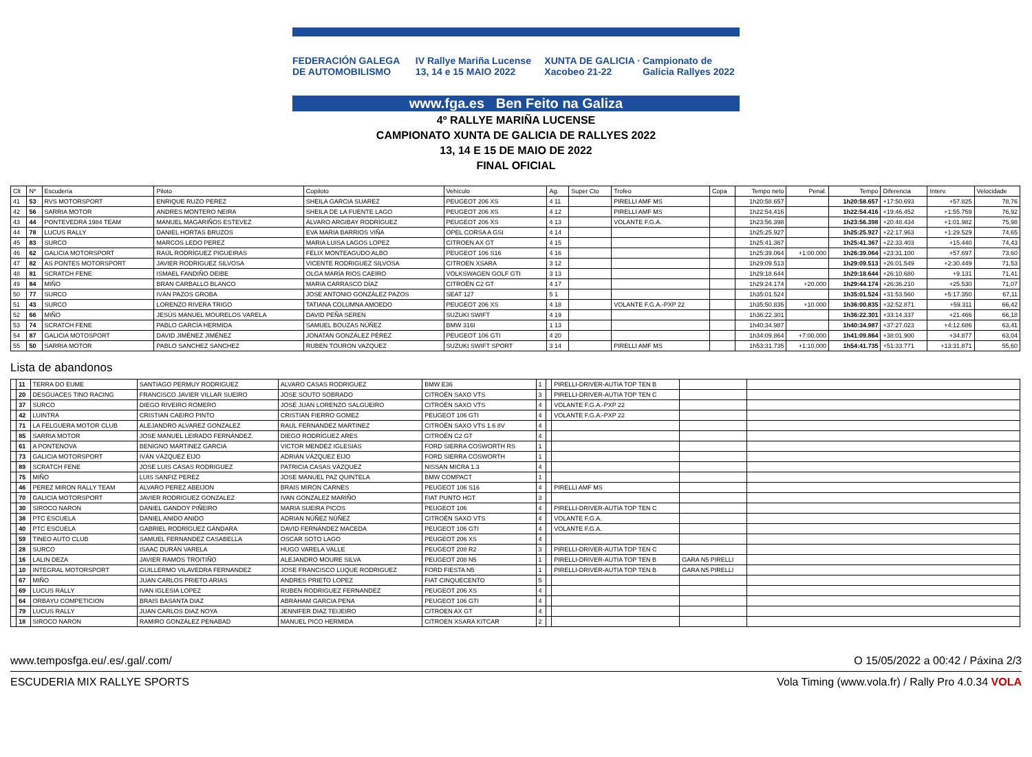FEDERACIÓN GALEGA DE AUTOMOBILISMO IV Rallye Mariña Lucense 13, 14 e 15 MAIO 2022 XUNTA DE GALICIA · Xacobeo 21-22 Campionato de Galicia Rallyes 2022
www.fga.es Ben Feito na Galiza
4º RALLYE MARIÑA LUCENSE
CAMPIONATO XUNTA DE GALICIA DE RALLYES 2022
13, 14 E 15 DE MAIO DE 2022
FINAL OFICIAL
| Clt | Nº | Escudería | Piloto | Copiloto | Vehículo | Ag. | Super Cto | Trofeo | Copa | Tempo neto | Penal. | Tempo | Diferencia | Interv. | Velocidade |
| --- | --- | --- | --- | --- | --- | --- | --- | --- | --- | --- | --- | --- | --- | --- | --- |
| 41 | 53 | RVS MOTORSPORT | ENRIQUE RUZO PEREZ | SHEILA GARCIA SUAREZ | PEUGEOT 206 XS | 4 11 | | PIRELLI AMF MS | | 1h20:58.657 | | 1h20:58.657 | +17:50.693 | +57.825 | 78,76 |
| 42 | 56 | SARRIA MOTOR | ANDRES MONTERO NEIRA | SHEILA DE LA FUENTE LAGO | PEUGEOT 206 XS | 4 12 | | PIRELLI AMF MS | | 1h22:54.416 | | 1h22:54.416 | +19:46.452 | +1:55.759 | 76,92 |
| 43 | 44 | PONTEVEDRA 1984 TEAM | MANUEL MAGARIÑOS ESTEVEZ | ÁLVARO ARGIBAY RODRÍGUEZ | PEUGEOT 206 XS | 4 13 | | VOLANTE F.G.A. | | 1h23:56.398 | | 1h23:56.398 | +20:48.434 | +1:01.982 | 75,98 |
| 44 | 78 | LUCUS RALLY | DANIEL HORTAS BRUZOS | EVA MARIA BARRIOS VIÑA | OPEL CORSA A GSI | 4 14 | | | | 1h25:25.927 | | 1h25:25.927 | +22:17.963 | +1:29.529 | 74,65 |
| 45 | 83 | SURCO | MARCOS LEDO PEREZ | MARIA LUISA LAGOS LOPEZ | CITROEN AX GT | 4 15 | | | | 1h25:41.367 | | 1h25:41.367 | +22:33.403 | +15.440 | 74,43 |
| 46 | 62 | GALICIA MOTORSPORT | RAÚL RODRÍGUEZ PIGUEIRAS | FÉLIX MONTEAGUDO ALBO | PEUGEOT 106 S16 | 4 16 | | | | 1h25:39.064 | +1:00.000 | 1h26:39.064 | +23:31.100 | +57.697 | 73,60 |
| 47 | 82 | AS PONTES MOTORSPORT | JAVIER RODRIGUEZ SILVOSA | VICENTE RODRIGUEZ SILVOSA | CITROEN XSARA | 3 12 | | | | 1h29:09.513 | | 1h29:09.513 | +26:01.549 | +2:30.449 | 71,53 |
| 48 | 81 | SCRATCH FENE | ISMAEL FANDIÑO DEIBE | OLGA MARÍA RIOS CAEIRO | VOLKSWAGEN GOLF GTI | 3 13 | | | | 1h29:18.644 | | 1h29:18.644 | +26:10.680 | +9.131 | 71,41 |
| 49 | 84 | MIÑO | BRAN CARBALLO BLANCO | MARIA CARRASCO DÍAZ | CITROËN C2 GT | 4 17 | | | | 1h29:24.174 | +20.000 | 1h29:44.174 | +26:36.210 | +25.530 | 71,07 |
| 50 | 77 | SURCO | IVÁN PAZOS GROBA | JOSE ANTONIO GONZÁLEZ PAZOS | SEAT 127 | 5 1 | | | | 1h35:01.524 | | 1h35:01.524 | +31:53.560 | +5:17.350 | 67,11 |
| 51 | 43 | SURCO | LORENZO RIVERA TRIGO | TATIANA COLUMNA AMOEDO | PEUGEOT 206 XS | 4 18 | | VOLANTE F.G.A.-PXP 22 | | 1h35:50.835 | +10.000 | 1h36:00.835 | +32:52.871 | +59.311 | 66,42 |
| 52 | 66 | MIÑO | JESÚS MANUEL MOURELOS VARELA | DAVID PEÑA SEREN | SUZUKI SWIFT | 4 19 | | | | 1h36:22.301 | | 1h36:22.301 | +33:14.337 | +21.466 | 66,18 |
| 53 | 74 | SCRATCH FENE | PABLO GARCÍA HERMIDA | SAMUEL BOUZAS NÚÑEZ | BMW 316I | 1 13 | | | | 1h40:34.987 | | 1h40:34.987 | +37:27.023 | +4:12.686 | 63,41 |
| 54 | 87 | GALICIA MOTOSPORT | DAVID JIMÉNEZ JIMÉNEZ | JONATAN GONZÁLEZ PÉREZ | PEUGEOT 106 GTI | 4 20 | | | | 1h34:09.864 | +7:00.000 | 1h41:09.864 | +38:01.900 | +34.877 | 63,04 |
| 55 | 50 | SARRIA MOTOR | PABLO SANCHEZ SANCHEZ | RUBEN TOURON VAZQUEZ | SUZUKI SWIFT SPORT | 3 14 | | PIRELLI AMF MS | | 1h53:31.735 | +1:10.000 | 1h54:41.735 | +51:33.771 | +13:31.871 | 55,60 |
Lista de abandonos
| | 11 | TERRA DO EUME | SANTIAGO PERMUY RODRIGUEZ | ALVARO CASAS RODRIGUEZ | BMW E36 | 1 | | PIRELLI-DRIVER-AUTIA TOP TEN B | | |
| | 20 | DESGUACES TINO RACING | FRANCISCO JAVIER VILLAR SUEIRO | JOSE SOUTO SOBRADO | CITROËN SAXO VTS | 3 | | PIRELLI-DRIVER-AUTIA TOP TEN C | | |
| | 37 | SURCO | DIEGO RIVEIRO ROMERO | JOSÉ JUAN LORENZO SALGUEIRO | CITROËN SAXO VTS | 4 | | VOLANTE F.G.A.-PXP 22 | | |
| | 42 | LUINTRA | CRISTIAN CAEIRO PINTO | CRISTIAN FIERRO GOMEZ | PEUGEOT 106 GTI | 4 | | VOLANTE F.G.A.-PXP 22 | | |
| | 71 | LA FELGUERA MOTOR CLUB | ALEJANDRO ALVAREZ GONZALEZ | RAUL FERNANDEZ MARTINEZ | CITROËN SAXO VTS 1.6 8V | 4 | | | | |
| | 85 | SARRIA MOTOR | JOSE MANUEL LEIRADO FERNÁNDEZ. | DIEGO RODRÍGUEZ ARES | CITROËN C2 GT | 4 | | | | |
| | 61 | A PONTENOVA | BENIGNO MARTINEZ GARCIA | VICTOR MENDEZ IGLESIAS | FORD SIERRA COSWORTH RS | 1 | | | | |
| | 73 | GALICIA MOTORSPORT | IVÁN VÁZQUEZ EIJO | ADRIÁN VÁZQUEZ EIJO | FORD SIERRA COSWORTH | 1 | | | | |
| | 89 | SCRATCH FENE | JOSE LUIS CASAS RODRIGUEZ | PATRICIA CASAS VÁZQUEZ | NISSAN MICRA 1.3 | 4 | | | | |
| | 75 | MIÑO | LUIS SANFIZ PEREZ | JOSE MANUEL PAZ QUINTELA | BMW COMPACT | 1 | | | | |
| | 46 | PEREZ MIRON RALLY TEAM | ALVARO PEREZ ABEIJON | BRAIS MIRON CARNES | PEUGEOT 106 S16 | 4 | | PIRELLI AMF MS | | |
| | 70 | GALICIA MOTORSPORT | JAVIER RODRIGUEZ GONZALEZ | IVAN GONZALEZ MARIÑO | FIAT PUNTO HGT | 3 | | | | |
| | 30 | SIROCO NARON | DANIEL GANDOY PIÑEIRO | MARIA SUEIRA PICOS | PEUGEOT 106 | 4 | | PIRELLI-DRIVER-AUTIA TOP TEN C | | |
| | 38 | PTC ESCUELA | DANIEL ANIDO ANIDO | ADRIAN NÚÑEZ NÚÑEZ | CITROËN SAXO VTS | 4 | | VOLANTE F.G.A. | | |
| | 40 | PTC ESCUELA | GABRIEL RODRÍGUEZ GÁNDARA | DAVID FERNÁNDEZ MACEDA | PEUGEOT 106 GTI | 4 | | VOLANTE F.G.A. | | |
| | 59 | TINEO AUTO CLUB | SAMUEL FERNANDEZ CASABELLA | OSCAR SOTO LAGO | PEUGEOT 206 XS | 4 | | | | |
| | 28 | SURCO | ISAAC DURÁN VARELA | HUGO VARELA VALLE | PEUGEOT 208 R2 | 3 | | PIRELLI-DRIVER-AUTIA TOP TEN C | | |
| | 16 | LALIN DEZA | JAVIER RAMOS TROITIÑO | ALEJANDRO MOURE SILVA | PEUGEOT 208 N5 | 1 | | PIRELLI-DRIVER-AUTIA TOP TEN B | GARA N5 PIRELLI | |
| | 10 | INTEGRAL MOTORSPORT | GUILLERMO VILAVEDRA FERNANDEZ | JOSE FRANCISCO LUQUE RODRIGUEZ | FORD FIESTA N5 | 1 | | PIRELLI-DRIVER-AUTIA TOP TEN B | GARA N5 PIRELLI | |
| | 67 | MIÑO | JUAN CARLOS PRIETO ARIAS | ANDRES PRIETO LOPEZ | FIAT CINQUECENTO | 5 | | | | |
| | 69 | LUCUS RALLY | IVAN IGLESIA LOPEZ | RUBEN RODRIGUEZ FERNANDEZ | PEUGEOT 206 XS | 4 | | | | |
| | 64 | ORBAYU COMPETICION | BRAIS BASANTA DIAZ | ABRAHAM GARCIA PENA | PEUGEOT 106 GTI | 4 | | | | |
| | 79 | LUCUS RALLY | JUAN CARLOS DIAZ NOYA | JENNIFER DIAZ TEIJEIRO | CITROEN AX GT | 4 | | | | |
| | 18 | SIROCO NARON | RAMIRO GONZÁLEZ PENABAD | MANUEL PICO HERMIDA | CITROEN XSARA KITCAR | 2 | | | | |
www.temposfga.eu/.es/.gal/.com/ O 15/05/2022 a 00:42 / Páxina 2/3
ESCUDERIA MIX RALLYE SPORTS Vola Timing (www.vola.fr) / Rally Pro 4.0.34 VOLA